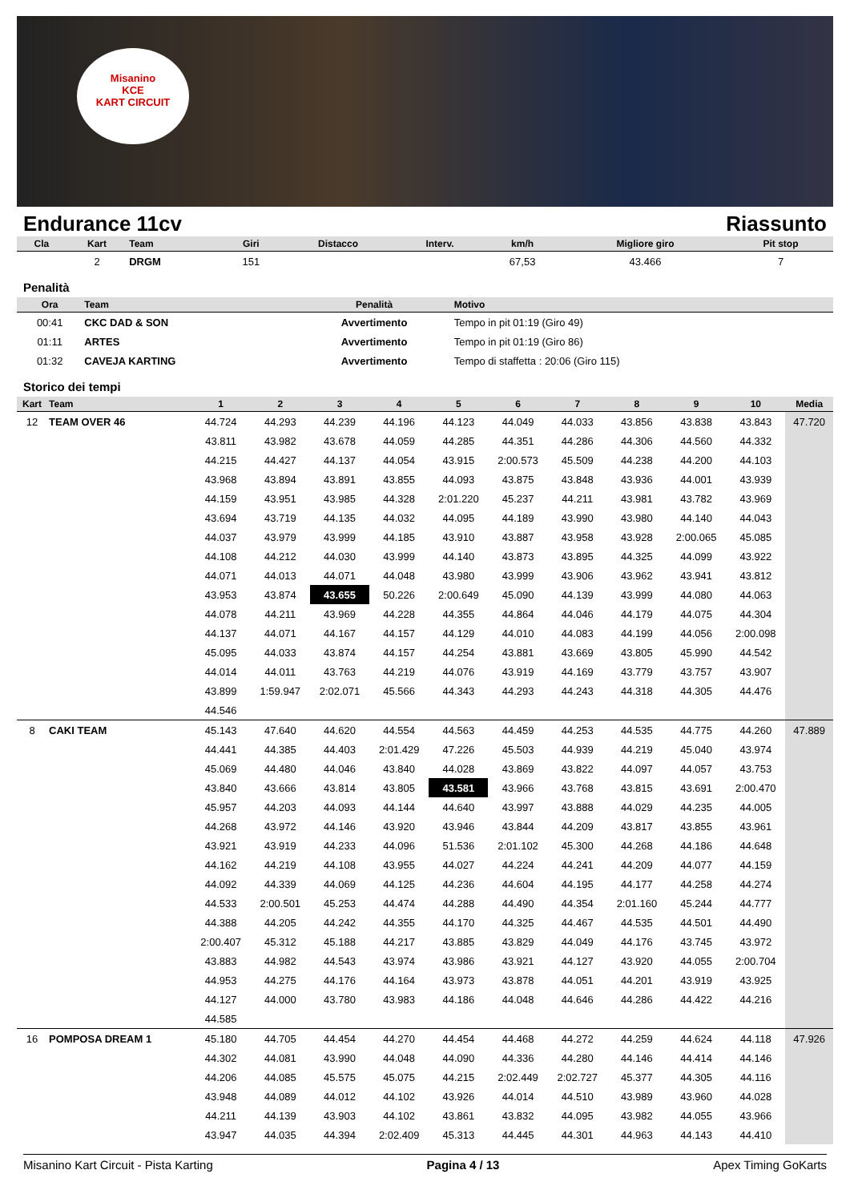Misanino
KCE
KART CIRCUIT
Endurance 11cv Riassunto
| Cla | Kart | Team | Giri | Distacco | Interv. | km/h | Migliore giro | Pit stop |
| --- | --- | --- | --- | --- | --- | --- | --- | --- |
| | 2 | DRGM | 151 | | | 67,53 | 43.466 | 7 |
Penalità
| Ora | Team | Penalità | Motivo |
| --- | --- | --- | --- |
| 00:41 | CKC DAD & SON | Avvertimento | Tempo in pit 01:19 (Giro 49) |
| 01:11 | ARTES | Avvertimento | Tempo in pit 01:19 (Giro 86) |
| 01:32 | CAVEJA KARTING | Avvertimento | Tempo di staffetta : 20:06 (Giro 115) |
Storico dei tempi
| Kart | Team | 1 | 2 | 3 | 4 | 5 | 6 | 7 | 8 | 9 | 10 | Media |
| --- | --- | --- | --- | --- | --- | --- | --- | --- | --- | --- | --- | --- |
| 12 | TEAM OVER 46 | 44.724 | 44.293 | 44.239 | 44.196 | 44.123 | 44.049 | 44.033 | 43.856 | 43.838 | 43.843 | 47.720 |
| | | 43.811 | 43.982 | 43.678 | 44.059 | 44.285 | 44.351 | 44.286 | 44.306 | 44.560 | 44.332 | |
| | | 44.215 | 44.427 | 44.137 | 44.054 | 43.915 | 2:00.573 | 45.509 | 44.238 | 44.200 | 44.103 | |
| | | 43.968 | 43.894 | 43.891 | 43.855 | 44.093 | 43.875 | 43.848 | 43.936 | 44.001 | 43.939 | |
| | | 44.159 | 43.951 | 43.985 | 44.328 | 2:01.220 | 45.237 | 44.211 | 43.981 | 43.782 | 43.969 | |
| | | 43.694 | 43.719 | 44.135 | 44.032 | 44.095 | 44.189 | 43.990 | 43.980 | 44.140 | 44.043 | |
| | | 44.037 | 43.979 | 43.999 | 44.185 | 43.910 | 43.887 | 43.958 | 43.928 | 2:00.065 | 45.085 | |
| | | 44.108 | 44.212 | 44.030 | 43.999 | 44.140 | 43.873 | 43.895 | 44.325 | 44.099 | 43.922 | |
| | | 44.071 | 44.013 | 44.071 | 44.048 | 43.980 | 43.999 | 43.906 | 43.962 | 43.941 | 43.812 | |
| | | 43.953 | 43.874 | 43.655 | 50.226 | 2:00.649 | 45.090 | 44.139 | 43.999 | 44.080 | 44.063 | |
| | | 44.078 | 44.211 | 43.969 | 44.228 | 44.355 | 44.864 | 44.046 | 44.179 | 44.075 | 44.304 | |
| | | 44.137 | 44.071 | 44.167 | 44.157 | 44.129 | 44.010 | 44.083 | 44.199 | 44.056 | 2:00.098 | |
| | | 45.095 | 44.033 | 43.874 | 44.157 | 44.254 | 43.881 | 43.669 | 43.805 | 45.990 | 44.542 | |
| | | 44.014 | 44.011 | 43.763 | 44.219 | 44.076 | 43.919 | 44.169 | 43.779 | 43.757 | 43.907 | |
| | | 43.899 | 1:59.947 | 2:02.071 | 45.566 | 44.343 | 44.293 | 44.243 | 44.318 | 44.305 | 44.476 | |
| | | 44.546 | | | | | | | | | | |
| 8 | CAKI TEAM | 45.143 | 47.640 | 44.620 | 44.554 | 44.563 | 44.459 | 44.253 | 44.535 | 44.775 | 44.260 | 47.889 |
| | | 44.441 | 44.385 | 44.403 | 2:01.429 | 47.226 | 45.503 | 44.939 | 44.219 | 45.040 | 43.974 | |
| | | 45.069 | 44.480 | 44.046 | 43.840 | 44.028 | 43.869 | 43.822 | 44.097 | 44.057 | 43.753 | |
| | | 43.840 | 43.666 | 43.814 | 43.805 | 43.581 | 43.966 | 43.768 | 43.815 | 43.691 | 2:00.470 | |
| | | 45.957 | 44.203 | 44.093 | 44.144 | 44.640 | 43.997 | 43.888 | 44.029 | 44.235 | 44.005 | |
| | | 44.268 | 43.972 | 44.146 | 43.920 | 43.946 | 43.844 | 44.209 | 43.817 | 43.855 | 43.961 | |
| | | 43.921 | 43.919 | 44.233 | 44.096 | 51.536 | 2:01.102 | 45.300 | 44.268 | 44.186 | 44.648 | |
| | | 44.162 | 44.219 | 44.108 | 43.955 | 44.027 | 44.224 | 44.241 | 44.209 | 44.077 | 44.159 | |
| | | 44.092 | 44.339 | 44.069 | 44.125 | 44.236 | 44.604 | 44.195 | 44.177 | 44.258 | 44.274 | |
| | | 44.533 | 2:00.501 | 45.253 | 44.474 | 44.288 | 44.490 | 44.354 | 2:01.160 | 45.244 | 44.777 | |
| | | 44.388 | 44.205 | 44.242 | 44.355 | 44.170 | 44.325 | 44.467 | 44.535 | 44.501 | 44.490 | |
| | | 2:00.407 | 45.312 | 45.188 | 44.217 | 43.885 | 43.829 | 44.049 | 44.176 | 43.745 | 43.972 | |
| | | 43.883 | 44.982 | 44.543 | 43.974 | 43.986 | 43.921 | 44.127 | 43.920 | 44.055 | 2:00.704 | |
| | | 44.953 | 44.275 | 44.176 | 44.164 | 43.973 | 43.878 | 44.051 | 44.201 | 43.919 | 43.925 | |
| | | 44.127 | 44.000 | 43.780 | 43.983 | 44.186 | 44.048 | 44.646 | 44.286 | 44.422 | 44.216 | |
| | | 44.585 | | | | | | | | | | |
| 16 | POMPOSA DREAM 1 | 45.180 | 44.705 | 44.454 | 44.270 | 44.454 | 44.468 | 44.272 | 44.259 | 44.624 | 44.118 | 47.926 |
| | | 44.302 | 44.081 | 43.990 | 44.048 | 44.090 | 44.336 | 44.280 | 44.146 | 44.414 | 44.146 | |
| | | 44.206 | 44.085 | 45.575 | 45.075 | 44.215 | 2:02.449 | 2:02.727 | 45.377 | 44.305 | 44.116 | |
| | | 43.948 | 44.089 | 44.012 | 44.102 | 43.926 | 44.014 | 44.510 | 43.989 | 43.960 | 44.028 | |
| | | 44.211 | 44.139 | 43.903 | 44.102 | 43.861 | 43.832 | 44.095 | 43.982 | 44.055 | 43.966 | |
| | | 43.947 | 44.035 | 44.394 | 2:02.409 | 45.313 | 44.445 | 44.301 | 44.963 | 44.143 | 44.410 | |
Misanino Kart Circuit - Pista Karting Pagina 4 / 13 Apex Timing GoKarts